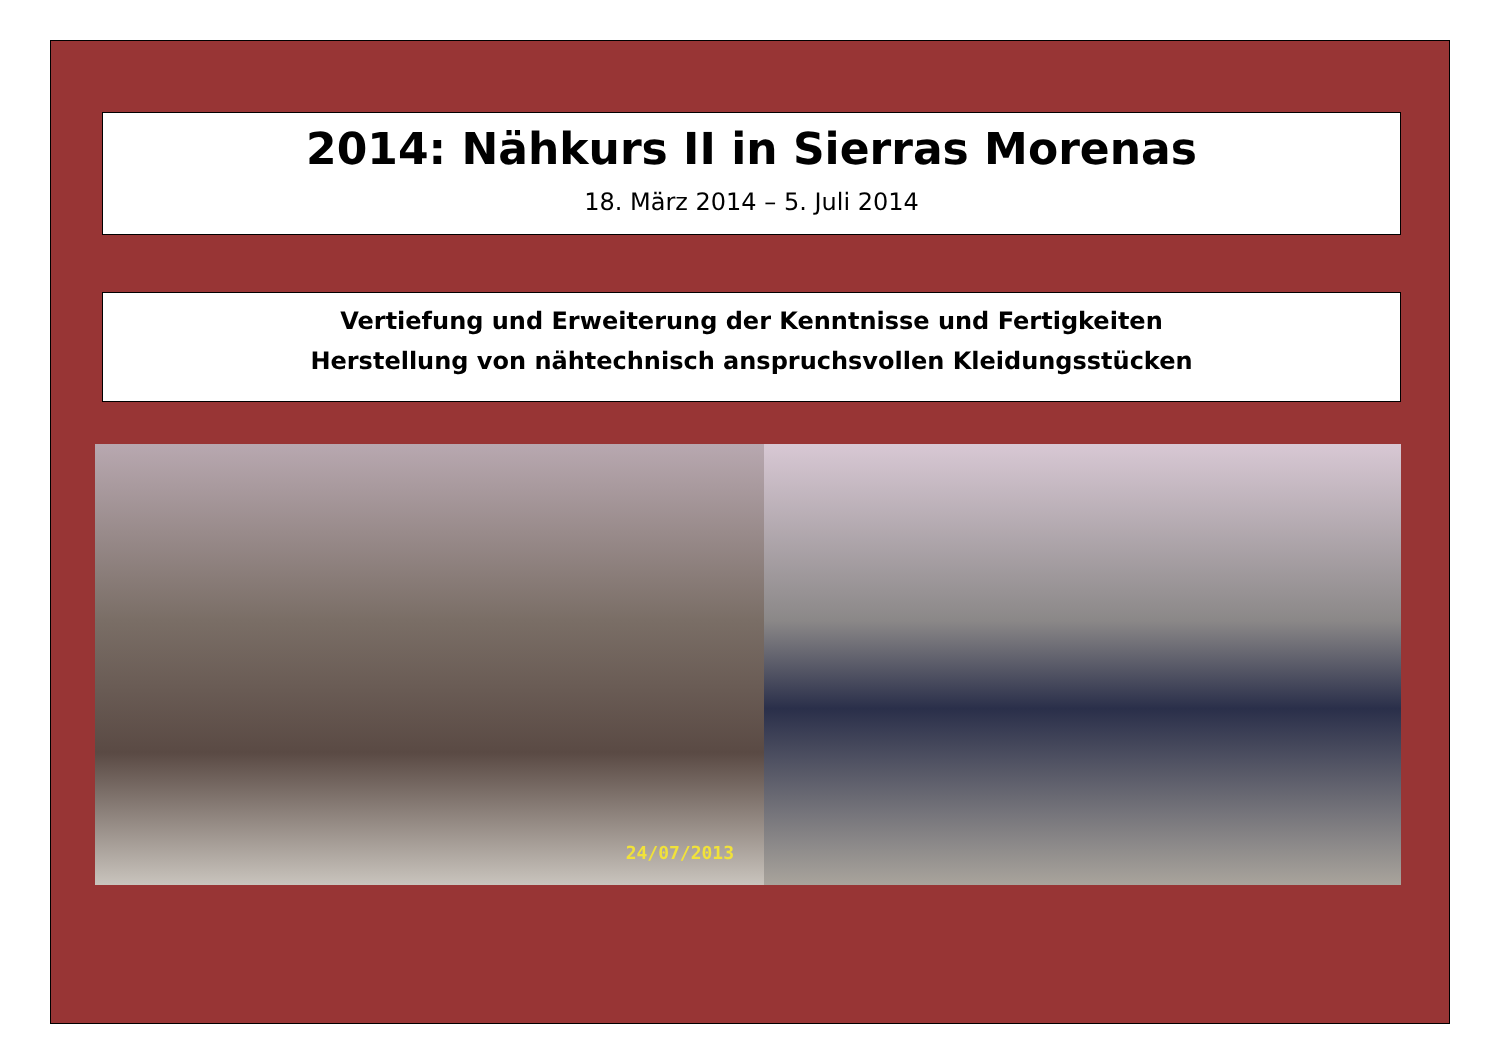2014: Nähkurs II in Sierras Morenas
18. März 2014 – 5. Juli 2014
Vertiefung und Erweiterung der Kenntnisse und Fertigkeiten
Herstellung von nähtechnisch anspruchsvollen Kleidungsstücken
24/07/2013